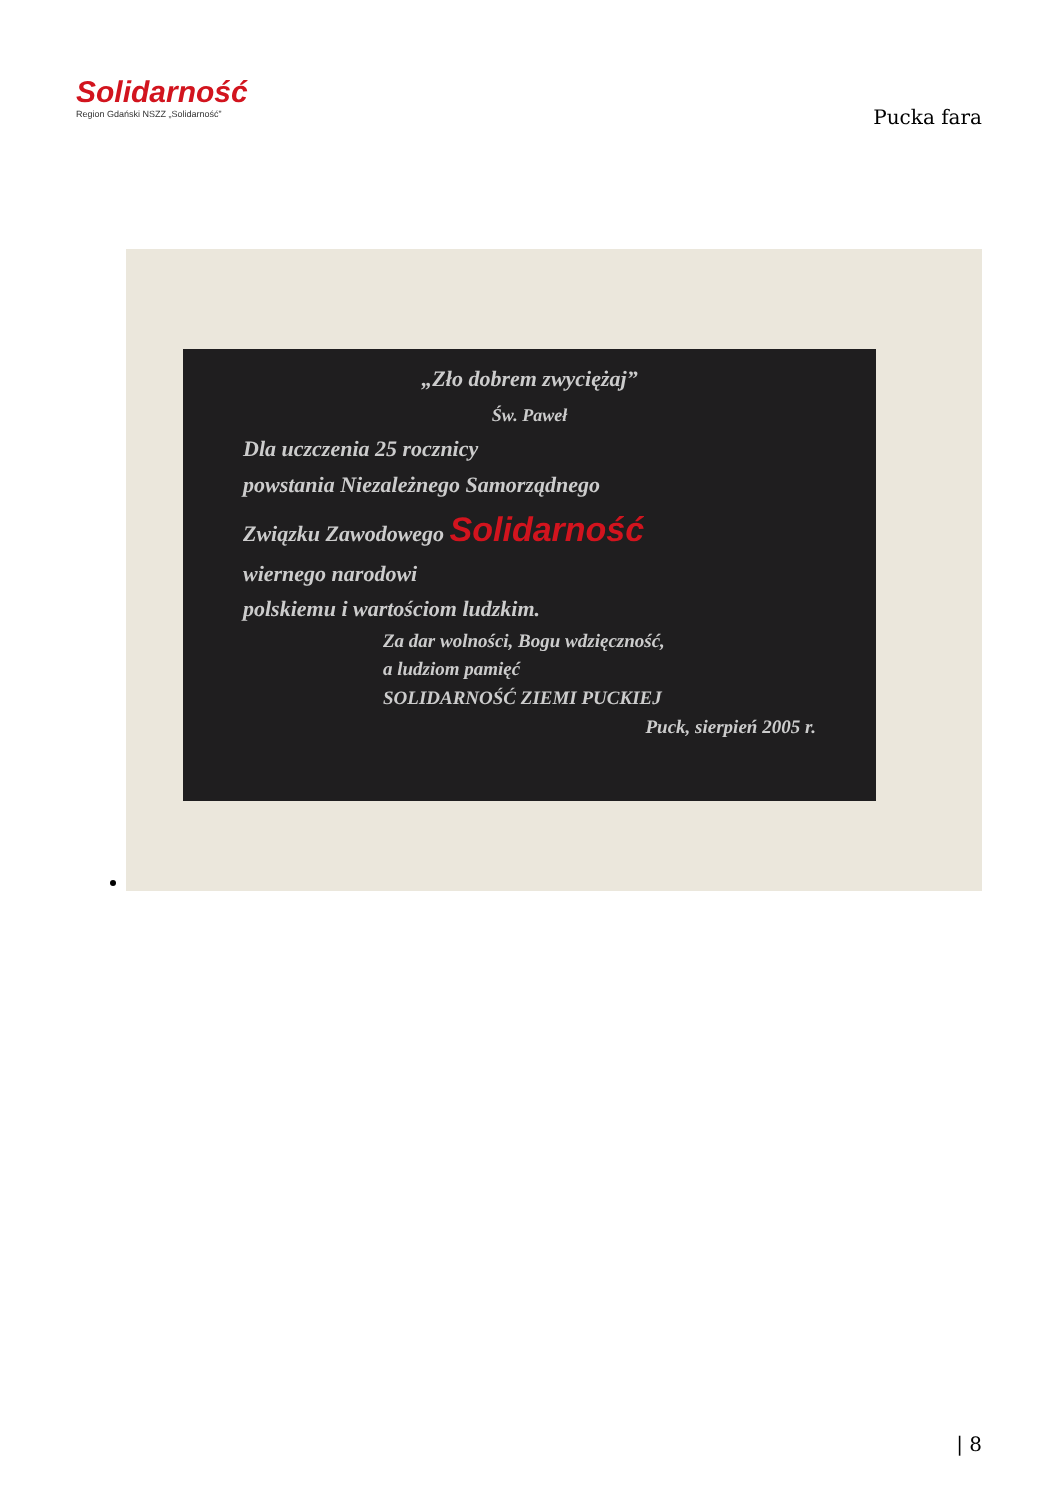Solidarność
Region Gdański NSZZ „Solidarność”
Pucka fara
„Zło dobrem zwyciężaj”
Św. Paweł
Dla uczczenia 25 rocznicy
powstania Niezależnego Samorządnego
Związku Zawodowego Solidarność
wiernego narodowi
polskiemu i wartościom ludzkim.
Za dar wolności, Bogu wdzięczność,
a ludziom pamięć
SOLIDARNOŚĆ ZIEMI PUCKIEJ
Puck, sierpień 2005 r.
| 8